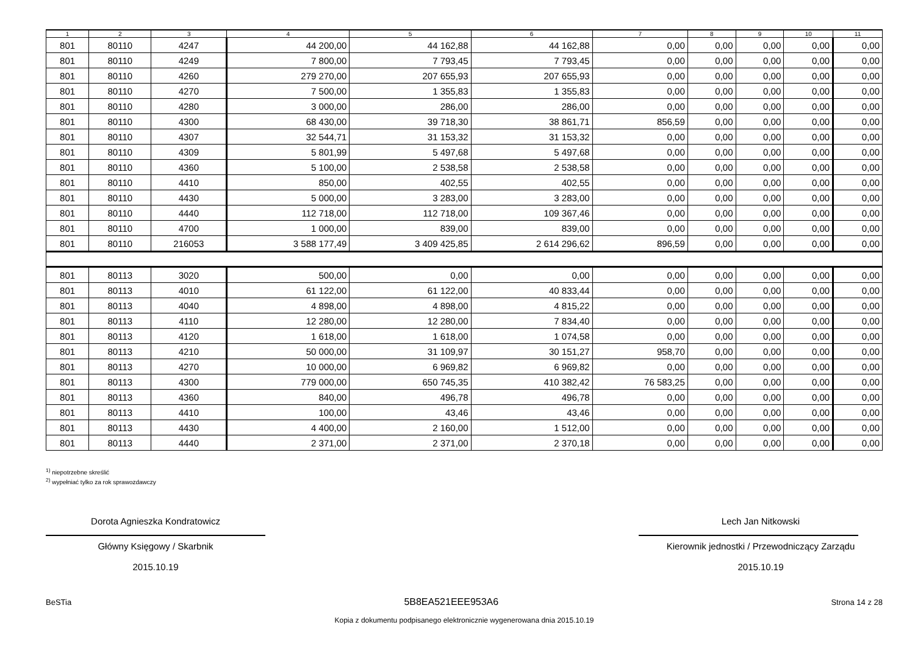| 1 | 2 | 3 | 4 | 5 | 6 | 7 | 8 | 9 | 10 | 11 |
| --- | --- | --- | --- | --- | --- | --- | --- | --- | --- | --- |
| 801 | 80110 | 4247 | 44 200,00 | 44 162,88 | 44 162,88 | 0,00 | 0,00 | 0,00 | 0,00 | 0,00 |
| 801 | 80110 | 4249 | 7 800,00 | 7 793,45 | 7 793,45 | 0,00 | 0,00 | 0,00 | 0,00 | 0,00 |
| 801 | 80110 | 4260 | 279 270,00 | 207 655,93 | 207 655,93 | 0,00 | 0,00 | 0,00 | 0,00 | 0,00 |
| 801 | 80110 | 4270 | 7 500,00 | 1 355,83 | 1 355,83 | 0,00 | 0,00 | 0,00 | 0,00 | 0,00 |
| 801 | 80110 | 4280 | 3 000,00 | 286,00 | 286,00 | 0,00 | 0,00 | 0,00 | 0,00 | 0,00 |
| 801 | 80110 | 4300 | 68 430,00 | 39 718,30 | 38 861,71 | 856,59 | 0,00 | 0,00 | 0,00 | 0,00 |
| 801 | 80110 | 4307 | 32 544,71 | 31 153,32 | 31 153,32 | 0,00 | 0,00 | 0,00 | 0,00 | 0,00 |
| 801 | 80110 | 4309 | 5 801,99 | 5 497,68 | 5 497,68 | 0,00 | 0,00 | 0,00 | 0,00 | 0,00 |
| 801 | 80110 | 4360 | 5 100,00 | 2 538,58 | 2 538,58 | 0,00 | 0,00 | 0,00 | 0,00 | 0,00 |
| 801 | 80110 | 4410 | 850,00 | 402,55 | 402,55 | 0,00 | 0,00 | 0,00 | 0,00 | 0,00 |
| 801 | 80110 | 4430 | 5 000,00 | 3 283,00 | 3 283,00 | 0,00 | 0,00 | 0,00 | 0,00 | 0,00 |
| 801 | 80110 | 4440 | 112 718,00 | 112 718,00 | 109 367,46 | 0,00 | 0,00 | 0,00 | 0,00 | 0,00 |
| 801 | 80110 | 4700 | 1 000,00 | 839,00 | 839,00 | 0,00 | 0,00 | 0,00 | 0,00 | 0,00 |
| 801 | 80110 | 216053 | 3 588 177,49 | 3 409 425,85 | 2 614 296,62 | 896,59 | 0,00 | 0,00 | 0,00 | 0,00 |
| 801 | 80113 | 3020 | 500,00 | 0,00 | 0,00 | 0,00 | 0,00 | 0,00 | 0,00 | 0,00 |
| 801 | 80113 | 4010 | 61 122,00 | 61 122,00 | 40 833,44 | 0,00 | 0,00 | 0,00 | 0,00 | 0,00 |
| 801 | 80113 | 4040 | 4 898,00 | 4 898,00 | 4 815,22 | 0,00 | 0,00 | 0,00 | 0,00 | 0,00 |
| 801 | 80113 | 4110 | 12 280,00 | 12 280,00 | 7 834,40 | 0,00 | 0,00 | 0,00 | 0,00 | 0,00 |
| 801 | 80113 | 4120 | 1 618,00 | 1 618,00 | 1 074,58 | 0,00 | 0,00 | 0,00 | 0,00 | 0,00 |
| 801 | 80113 | 4210 | 50 000,00 | 31 109,97 | 30 151,27 | 958,70 | 0,00 | 0,00 | 0,00 | 0,00 |
| 801 | 80113 | 4270 | 10 000,00 | 6 969,82 | 6 969,82 | 0,00 | 0,00 | 0,00 | 0,00 | 0,00 |
| 801 | 80113 | 4300 | 779 000,00 | 650 745,35 | 410 382,42 | 76 583,25 | 0,00 | 0,00 | 0,00 | 0,00 |
| 801 | 80113 | 4360 | 840,00 | 496,78 | 496,78 | 0,00 | 0,00 | 0,00 | 0,00 | 0,00 |
| 801 | 80113 | 4410 | 100,00 | 43,46 | 43,46 | 0,00 | 0,00 | 0,00 | 0,00 | 0,00 |
| 801 | 80113 | 4430 | 4 400,00 | 2 160,00 | 1 512,00 | 0,00 | 0,00 | 0,00 | 0,00 | 0,00 |
| 801 | 80113 | 4440 | 2 371,00 | 2 371,00 | 2 370,18 | 0,00 | 0,00 | 0,00 | 0,00 | 0,00 |
<sup>1)</sup> niepotrzebne skreślić
<sup>2)</sup> wypełniać tylko za rok sprawozdawczy
Dorota Agnieszka Kondratowicz
Główny Księgowy / Skarbnik
2015.10.19
Lech Jan Nitkowski
Kierownik jednostki / Przewodniczący Zarządu
2015.10.19
BeSTia 5B8EA521EEE953A6 Strona 14 z 28
Kopia z dokumentu podpisanego elektronicznie wygenerowana dnia 2015.10.19